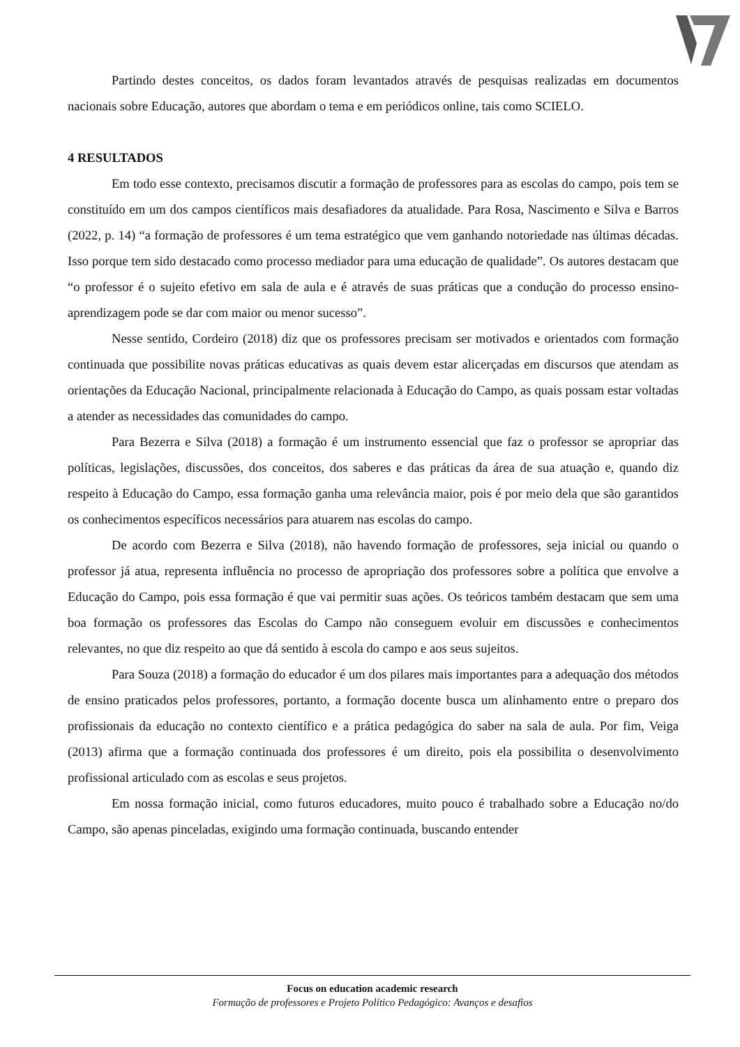Partindo destes conceitos, os dados foram levantados através de pesquisas realizadas em documentos nacionais sobre Educação, autores que abordam o tema e em periódicos online, tais como SCIELO.
4 RESULTADOS
Em todo esse contexto, precisamos discutir a formação de professores para as escolas do campo, pois tem se constituído em um dos campos científicos mais desafiadores da atualidade. Para Rosa, Nascimento e Silva e Barros (2022, p. 14) “a formação de professores é um tema estratégico que vem ganhando notoriedade nas últimas décadas. Isso porque tem sido destacado como processo mediador para uma educação de qualidade”. Os autores destacam que “o professor é o sujeito efetivo em sala de aula e é através de suas práticas que a condução do processo ensino-aprendizagem pode se dar com maior ou menor sucesso”.
Nesse sentido, Cordeiro (2018) diz que os professores precisam ser motivados e orientados com formação continuada que possibilite novas práticas educativas as quais devem estar alicerçadas em discursos que atendam as orientações da Educação Nacional, principalmente relacionada à Educação do Campo, as quais possam estar voltadas a atender as necessidades das comunidades do campo.
Para Bezerra e Silva (2018) a formação é um instrumento essencial que faz o professor se apropriar das políticas, legislações, discussões, dos conceitos, dos saberes e das práticas da área de sua atuação e, quando diz respeito à Educação do Campo, essa formação ganha uma relevância maior, pois é por meio dela que são garantidos os conhecimentos específicos necessários para atuarem nas escolas do campo.
De acordo com Bezerra e Silva (2018), não havendo formação de professores, seja inicial ou quando o professor já atua, representa influência no processo de apropriação dos professores sobre a política que envolve a Educação do Campo, pois essa formação é que vai permitir suas ações. Os teóricos também destacam que sem uma boa formação os professores das Escolas do Campo não conseguem evoluir em discussões e conhecimentos relevantes, no que diz respeito ao que dá sentido à escola do campo e aos seus sujeitos.
Para Souza (2018) a formação do educador é um dos pilares mais importantes para a adequação dos métodos de ensino praticados pelos professores, portanto, a formação docente busca um alinhamento entre o preparo dos profissionais da educação no contexto científico e a prática pedagógica do saber na sala de aula. Por fim, Veiga (2013) afirma que a formação continuada dos professores é um direito, pois ela possibilita o desenvolvimento profissional articulado com as escolas e seus projetos.
Em nossa formação inicial, como futuros educadores, muito pouco é trabalhado sobre a Educação no/do Campo, são apenas pinceladas, exigindo uma formação continuada, buscando entender
Focus on education academic research
Formação de professores e Projeto Político Pedagógico: Avanços e desafios